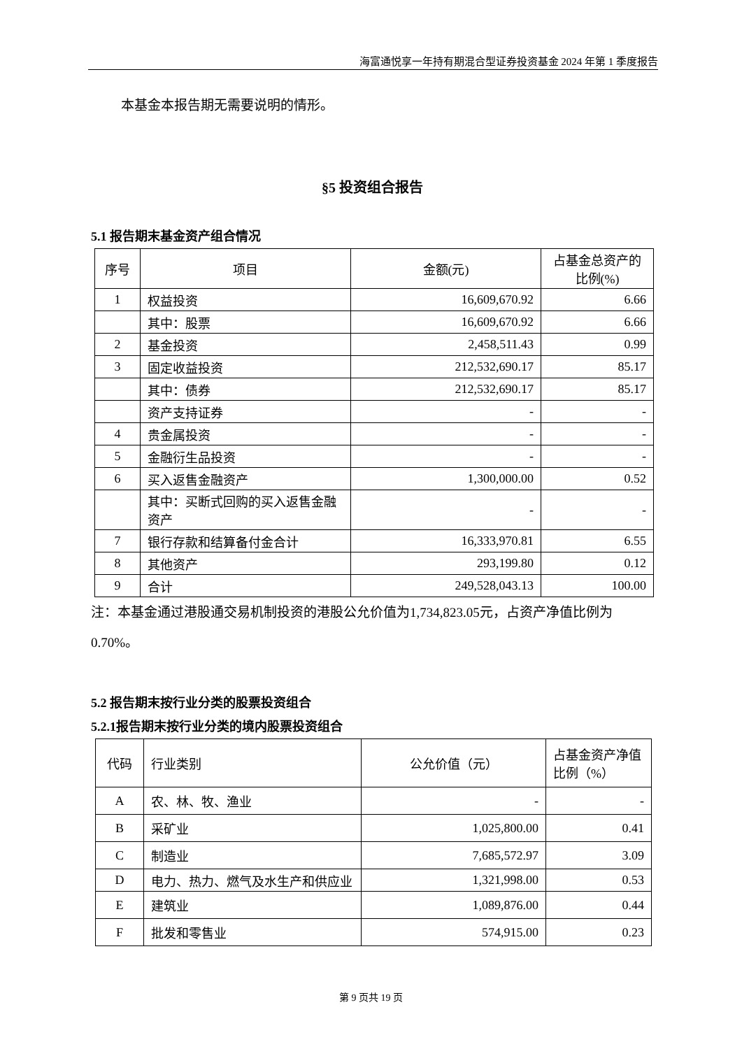海富通悦享一年持有期混合型证券投资基金 2024 年第 1 季度报告
本基金本报告期无需要说明的情形。
§5 投资组合报告
5.1 报告期末基金资产组合情况
| 序号 | 项目 | 金额(元) | 占基金总资产的比例(%) |
| --- | --- | --- | --- |
| 1 | 权益投资 | 16,609,670.92 | 6.66 |
| | 其中：股票 | 16,609,670.92 | 6.66 |
| 2 | 基金投资 | 2,458,511.43 | 0.99 |
| 3 | 固定收益投资 | 212,532,690.17 | 85.17 |
| | 其中：债券 | 212,532,690.17 | 85.17 |
| | 资产支持证券 | - | - |
| 4 | 贵金属投资 | - | - |
| 5 | 金融衍生品投资 | - | - |
| 6 | 买入返售金融资产 | 1,300,000.00 | 0.52 |
| | 其中：买断式回购的买入返售金融资产 | - | - |
| 7 | 银行存款和结算备付金合计 | 16,333,970.81 | 6.55 |
| 8 | 其他资产 | 293,199.80 | 0.12 |
| 9 | 合计 | 249,528,043.13 | 100.00 |
注：本基金通过港股通交易机制投资的港股公允价值为1,734,823.05元，占资产净值比例为0.70%。
5.2 报告期末按行业分类的股票投资组合
5.2.1报告期末按行业分类的境内股票投资组合
| 代码 | 行业类别 | 公允价值（元） | 占基金资产净值比例（%） |
| --- | --- | --- | --- |
| A | 农、林、牧、渔业 | - | - |
| B | 采矿业 | 1,025,800.00 | 0.41 |
| C | 制造业 | 7,685,572.97 | 3.09 |
| D | 电力、热力、燃气及水生产和供应业 | 1,321,998.00 | 0.53 |
| E | 建筑业 | 1,089,876.00 | 0.44 |
| F | 批发和零售业 | 574,915.00 | 0.23 |
第 9 页共 19 页